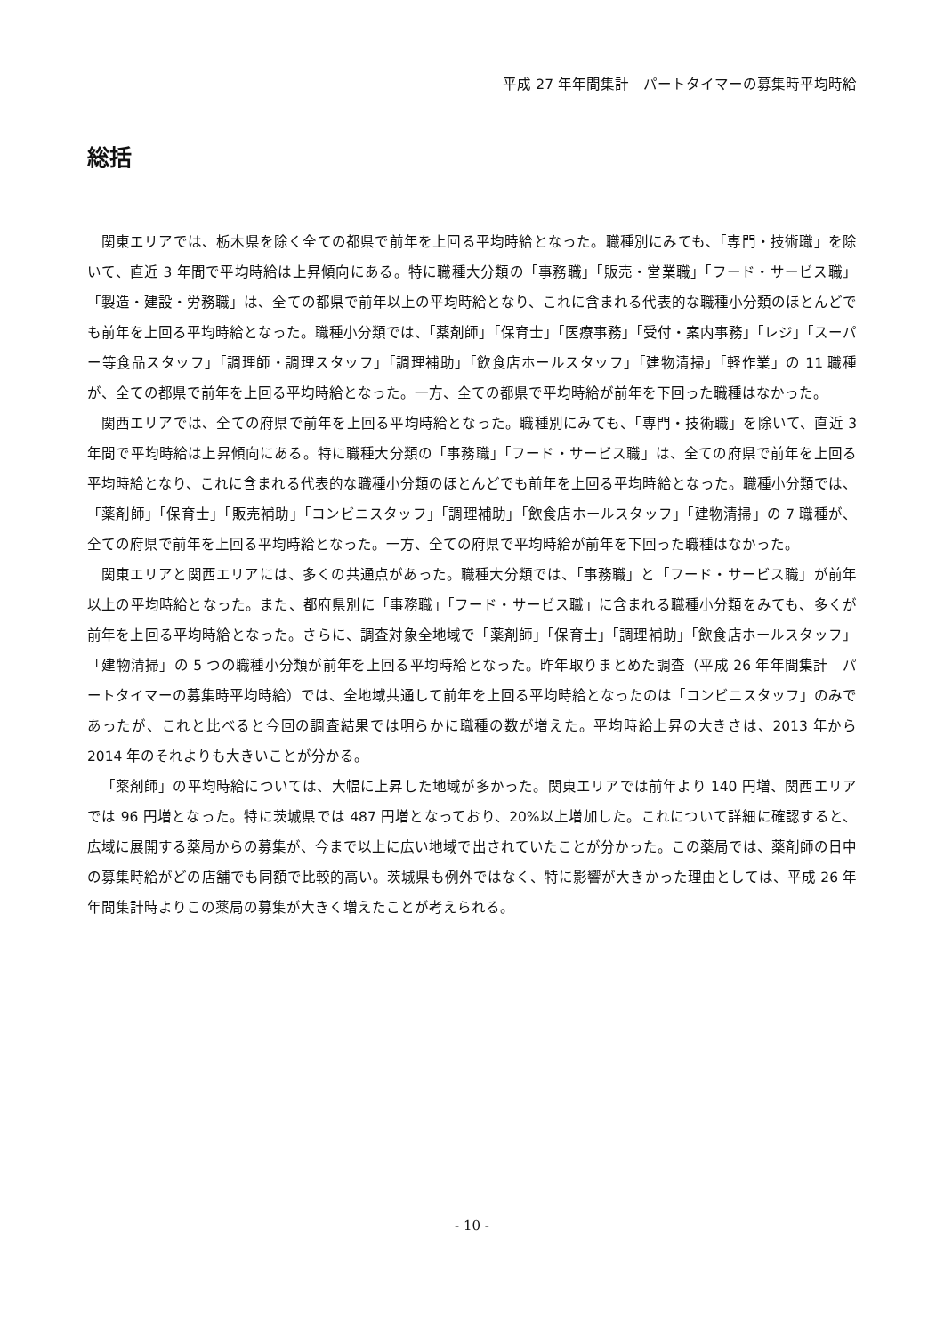平成 27 年年間集計　パートタイマーの募集時平均時給
総括
関東エリアでは、栃木県を除く全ての都県で前年を上回る平均時給となった。職種別にみても、「専門・技術職」を除いて、直近 3 年間で平均時給は上昇傾向にある。特に職種大分類の「事務職」「販売・営業職」「フード・サービス職」「製造・建設・労務職」は、全ての都県で前年以上の平均時給となり、これに含まれる代表的な職種小分類のほとんどでも前年を上回る平均時給となった。職種小分類では、「薬剤師」「保育士」「医療事務」「受付・案内事務」「レジ」「スーパー等食品スタッフ」「調理師・調理スタッフ」「調理補助」「飲食店ホールスタッフ」「建物清掃」「軽作業」の 11 職種が、全ての都県で前年を上回る平均時給となった。一方、全ての都県で平均時給が前年を下回った職種はなかった。
関西エリアでは、全ての府県で前年を上回る平均時給となった。職種別にみても、「専門・技術職」を除いて、直近 3 年間で平均時給は上昇傾向にある。特に職種大分類の「事務職」「フード・サービス職」は、全ての府県で前年を上回る平均時給となり、これに含まれる代表的な職種小分類のほとんどでも前年を上回る平均時給となった。職種小分類では、「薬剤師」「保育士」「販売補助」「コンビニスタッフ」「調理補助」「飲食店ホールスタッフ」「建物清掃」の 7 職種が、全ての府県で前年を上回る平均時給となった。一方、全ての府県で平均時給が前年を下回った職種はなかった。
関東エリアと関西エリアには、多くの共通点があった。職種大分類では、「事務職」と「フード・サービス職」が前年以上の平均時給となった。また、都府県別に「事務職」「フード・サービス職」に含まれる職種小分類をみても、多くが前年を上回る平均時給となった。さらに、調査対象全地域で「薬剤師」「保育士」「調理補助」「飲食店ホールスタッフ」「建物清掃」の 5 つの職種小分類が前年を上回る平均時給となった。昨年取りまとめた調査（平成 26 年年間集計　パートタイマーの募集時平均時給）では、全地域共通して前年を上回る平均時給となったのは「コンビニスタッフ」のみであったが、これと比べると今回の調査結果では明らかに職種の数が増えた。平均時給上昇の大きさは、2013 年から 2014 年のそれよりも大きいことが分かる。
「薬剤師」の平均時給については、大幅に上昇した地域が多かった。関東エリアでは前年より 140 円増、関西エリアでは 96 円増となった。特に茨城県では 487 円増となっており、20%以上増加した。これについて詳細に確認すると、広域に展開する薬局からの募集が、今まで以上に広い地域で出されていたことが分かった。この薬局では、薬剤師の日中の募集時給がどの店舗でも同額で比較的高い。茨城県も例外ではなく、特に影響が大きかった理由としては、平成 26 年年間集計時よりこの薬局の募集が大きく増えたことが考えられる。
- 10 -